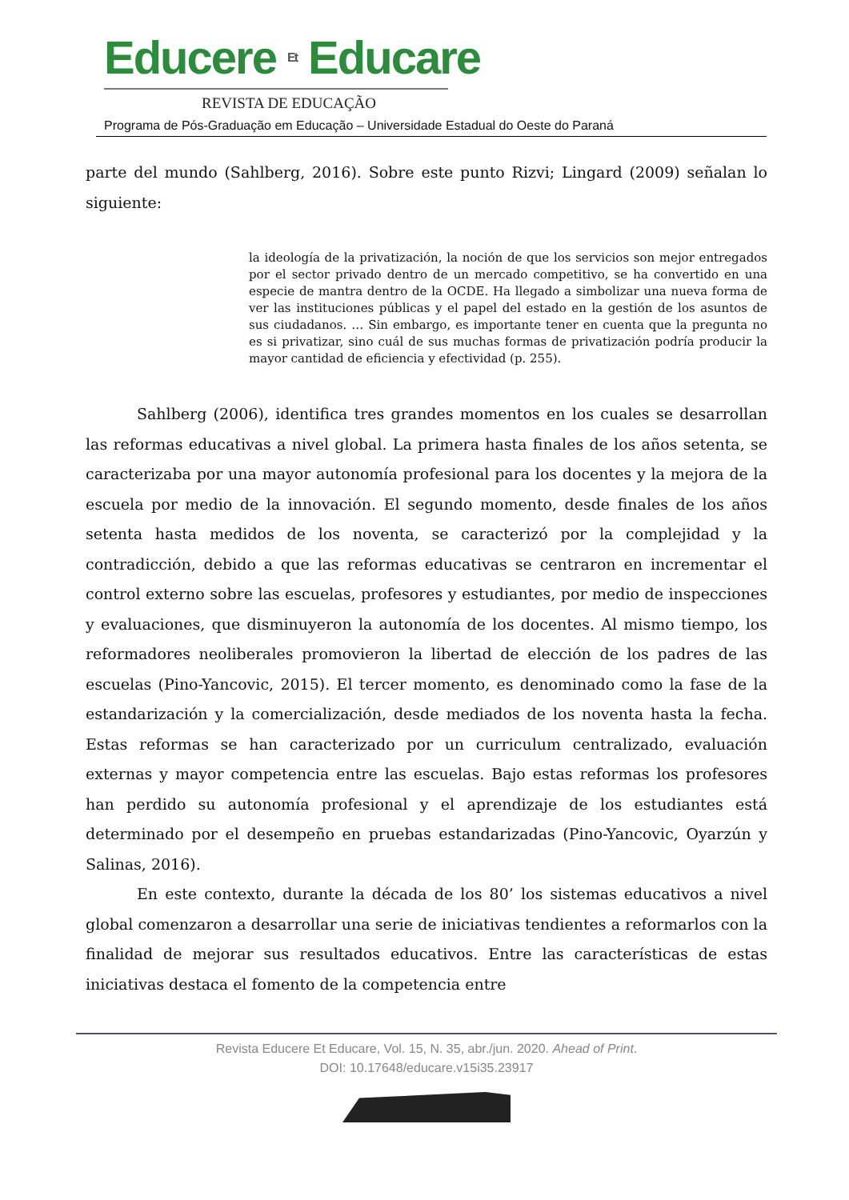Educere Et Educare
REVISTA DE EDUCAÇÃO
Programa de Pós-Graduação em Educação – Universidade Estadual do Oeste do Paraná
parte del mundo (Sahlberg, 2016). Sobre este punto Rizvi; Lingard (2009) señalan lo siguiente:
la ideología de la privatización, la noción de que los servicios son mejor entregados por el sector privado dentro de un mercado competitivo, se ha convertido en una especie de mantra dentro de la OCDE. Ha llegado a simbolizar una nueva forma de ver las instituciones públicas y el papel del estado en la gestión de los asuntos de sus ciudadanos. … Sin embargo, es importante tener en cuenta que la pregunta no es si privatizar, sino cuál de sus muchas formas de privatización podría producir la mayor cantidad de eficiencia y efectividad (p. 255).
Sahlberg (2006), identifica tres grandes momentos en los cuales se desarrollan las reformas educativas a nivel global. La primera hasta finales de los años setenta, se caracterizaba por una mayor autonomía profesional para los docentes y la mejora de la escuela por medio de la innovación. El segundo momento, desde finales de los años setenta hasta medidos de los noventa, se caracterizó por la complejidad y la contradicción, debido a que las reformas educativas se centraron en incrementar el control externo sobre las escuelas, profesores y estudiantes, por medio de inspecciones y evaluaciones, que disminuyeron la autonomía de los docentes. Al mismo tiempo, los reformadores neoliberales promovieron la libertad de elección de los padres de las escuelas (Pino-Yancovic, 2015). El tercer momento, es denominado como la fase de la estandarización y la comercialización, desde mediados de los noventa hasta la fecha. Estas reformas se han caracterizado por un curriculum centralizado, evaluación externas y mayor competencia entre las escuelas. Bajo estas reformas los profesores han perdido su autonomía profesional y el aprendizaje de los estudiantes está determinado por el desempeño en pruebas estandarizadas (Pino-Yancovic, Oyarzún y Salinas, 2016).
En este contexto, durante la década de los 80’ los sistemas educativos a nivel global comenzaron a desarrollar una serie de iniciativas tendientes a reformarlos con la finalidad de mejorar sus resultados educativos. Entre las características de estas iniciativas destaca el fomento de la competencia entre
Revista Educere Et Educare, Vol. 15, N. 35, abr./jun. 2020. Ahead of Print.
DOI: 10.17648/educare.v15i35.23917